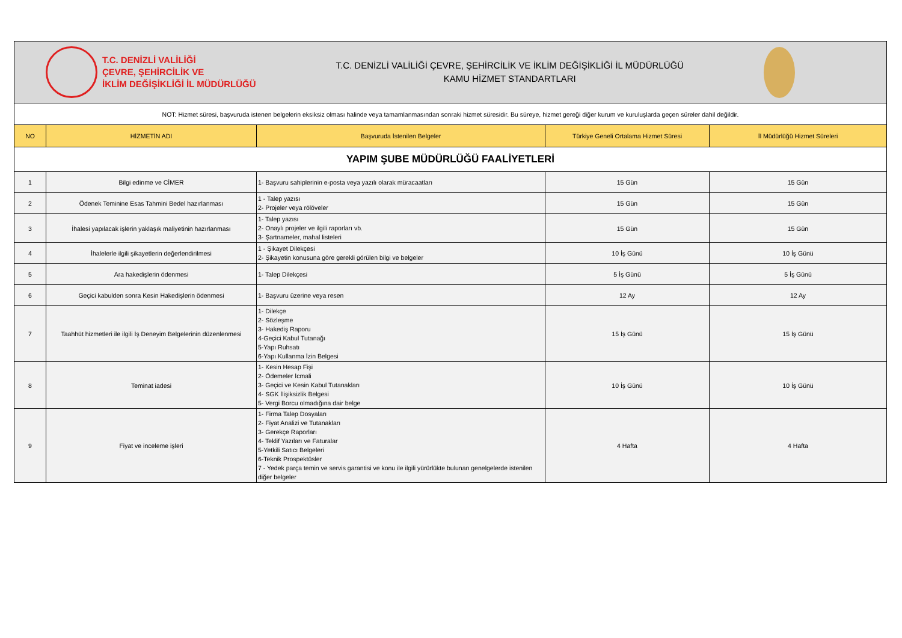| T.C. DENİZLİ VALİLİĞİ ÇEVRE, ŞEHİRCİLİK VE İKLİM DEĞİŞİKLİĞİ İL MÜDÜRLÜĞÜ T.C. DENİZLİ VALİLİĞİ ÇEVRE, ŞEHİRCİLİK VE İKLİM DEĞİŞİKLİĞİ İL MÜDÜRLÜĞÜ KAMU HİZMET STANDARTLARI | | | | |
| NOT: Hizmet süresi, başvuruda istenen belgelerin eksiksiz olması halinde veya tamamlanmasından sonraki hizmet süresidir. Bu süreye, hizmet gereği diğer kurum ve kuruluşlarda geçen süreler dahil değildir. | | | | |
| NO | HİZMETİN ADI | Başvuruda İstenilen Belgeler | Türkiye Geneli Ortalama Hizmet Süresi | İl Müdürlüğü Hizmet Süreleri |
| YAPIM ŞUBE MÜDÜRLÜĞÜ FAALİYETLERİ | | | | |
| 1 | Bilgi edinme ve CİMER | 1- Başvuru sahiplerinin e-posta veya yazılı olarak müracaatları | 15 Gün | 15 Gün |
| 2 | Ödenek Teminine Esas Tahmini Bedel hazırlanması | 1 - Talep yazısı 2- Projeler veya rölöveler | 15 Gün | 15 Gün |
| 3 | İhalesi yapılacak işlerin yaklaşık maliyetinin hazırlanması | 1- Talep yazısı 2- Onaylı projeler ve ilgili raporları vb. 3- Şartnameler, mahal listeleri | 15 Gün | 15 Gün |
| 4 | İhalelerle ilgili şikayetlerin değerlendirilmesi | 1 - Şikayet Dilekçesi 2- Şikayetin konusuna göre gerekli görülen bilgi ve belgeler | 10 İş Günü | 10 İş Günü |
| 5 | Ara hakedişlerin ödenmesi | 1- Talep Dilekçesi | 5 İş Günü | 5 İş Günü |
| 6 | Geçici kabulden sonra Kesin Hakedişlerin ödenmesi | 1- Başvuru üzerine veya resen | 12 Ay | 12 Ay |
| 7 | Taahhüt hizmetleri ile ilgili İş Deneyim Belgelerinin düzenlenmesi | 1- Dilekçe 2- Sözleşme 3- Hakediş Raporu 4-Geçici Kabul Tutanağı 5-Yapı Ruhsatı 6-Yapı Kullanma İzin Belgesi | 15 İş Günü | 15 İş Günü |
| 8 | Teminat iadesi | 1- Kesin Hesap Fişi 2- Ödemeler İcmali 3- Geçici ve Kesin Kabul Tutanakları 4- SGK İlişiksizlik Belgesi 5- Vergi Borcu olmadığına dair belge | 10 İş Günü | 10 İş Günü |
| 9 | Fiyat ve inceleme işleri | 1- Firma Talep Dosyaları 2- Fiyat Analizi ve Tutanakları 3- Gerekçe Raporları 4- Teklif Yazıları ve Faturalar 5-Yetkili Satıcı Belgeleri 6-Teknik Prospektüsler 7 - Yedek parça temin ve servis garantisi ve konu ile ilgili yürürlükte bulunan genelgelerde istenilen diğer belgeler | 4 Hafta | 4 Hafta |